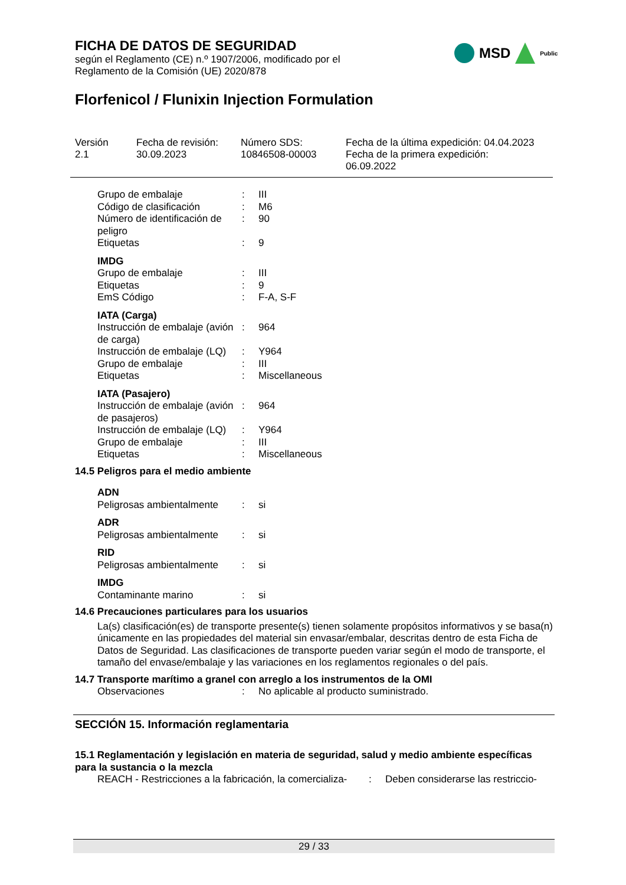FICHA DE DATOS DE SEGURIDAD
según el Reglamento (CE) n.º 1907/2006, modificado por el
Reglamento de la Comisión (UE) 2020/878
MSD
Public
Florfenicol / Flunixin Injection Formulation
Versión
2.1
Fecha de revisión:
30.09.2023
Número SDS:
10846508-00003
Fecha de la última expedición: 04.04.2023
Fecha de la primera expedición:
06.09.2022
| Grupo de embalaje | : | III |
| Código de clasificación | : | M6 |
| Número de identificación de peligro | : | 90 |
| Etiquetas | : | 9 |
IMDG
| Grupo de embalaje | : | III |
| Etiquetas | : | 9 |
| EmS Código | : | F-A, S-F |
IATA (Carga)
| Instrucción de embalaje (avión de carga) | : | 964 |
| Instrucción de embalaje (LQ) | : | Y964 |
| Grupo de embalaje | : | III |
| Etiquetas | : | Miscellaneous |
IATA (Pasajero)
| Instrucción de embalaje (avión de pasajeros) | : | 964 |
| Instrucción de embalaje (LQ) | : | Y964 |
| Grupo de embalaje | : | III |
| Etiquetas | : | Miscellaneous |
14.5 Peligros para el medio ambiente
ADN
| Peligrosas ambientalmente | : | si |
ADR
| Peligrosas ambientalmente | : | si |
RID
| Peligrosas ambientalmente | : | si |
IMDG
| Contaminante marino | : | si |
14.6 Precauciones particulares para los usuarios
La(s) clasificación(es) de transporte presente(s) tienen solamente propósitos informativos y se basa(n) únicamente en las propiedades del material sin envasar/embalar, descritas dentro de esta Ficha de Datos de Seguridad. Las clasificaciones de transporte pueden variar según el modo de transporte, el tamaño del envase/embalaje y las variaciones en los reglamentos regionales o del país.
14.7 Transporte marítimo a granel con arreglo a los instrumentos de la OMI
| Observaciones | : | No aplicable al producto suministrado. |
SECCIÓN 15. Información reglamentaria
15.1 Reglamentación y legislación en materia de seguridad, salud y medio ambiente específicas para la sustancia o la mezcla
| REACH - Restricciones a la fabricación, la comercializa- | : | Deben considerarse las restriccio- |
29 / 33